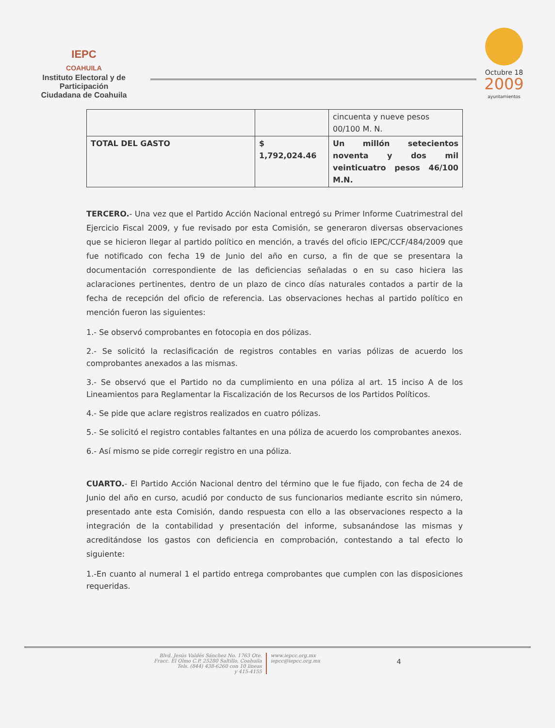IEPC
COAHUILA
Instituto Electoral y de Participación
Ciudadana de Coahuila
Octubre 18
2009
ayuntamientos
| | | cincuenta y nueve pesos 00/100 M. N. |
| TOTAL DEL GASTO | $ 1,792,024.46 | Un millón setecientos noventa y dos mil veinticuatro pesos 46/100 M.N. |
TERCERO.- Una vez que el Partido Acción Nacional entregó su Primer Informe Cuatrimestral del Ejercicio Fiscal 2009, y fue revisado por esta Comisión, se generaron diversas observaciones que se hicieron llegar al partido político en mención, a través del oficio IEPC/CCF/484/2009 que fue notificado con fecha 19 de Junio del año en curso, a fin de que se presentara la documentación correspondiente de las deficiencias señaladas o en su caso hiciera las aclaraciones pertinentes, dentro de un plazo de cinco días naturales contados a partir de la fecha de recepción del oficio de referencia. Las observaciones hechas al partido político en mención fueron las siguientes:
1.- Se observó comprobantes en fotocopia en dos pólizas.
2.- Se solicitó la reclasificación de registros contables en varias pólizas de acuerdo los comprobantes anexados a las mismas.
3.- Se observó que el Partido no da cumplimiento en una póliza al art. 15 inciso A de los Lineamientos para Reglamentar la Fiscalización de los Recursos de los Partidos Políticos.
4.- Se pide que aclare registros realizados en cuatro pólizas.
5.- Se solicitó el registro contables faltantes en una póliza de acuerdo los comprobantes anexos.
6.- Así mismo se pide corregir registro en una póliza.
CUARTO.- El Partido Acción Nacional dentro del término que le fue fijado, con fecha de 24 de Junio del año en curso, acudió por conducto de sus funcionarios mediante escrito sin número, presentado ante esta Comisión, dando respuesta con ello a las observaciones respecto a la integración de la contabilidad y presentación del informe, subsanándose las mismas y acreditándose los gastos con deficiencia en comprobación, contestando a tal efecto lo siguiente:
1.-En cuanto al numeral 1 el partido entrega comprobantes que cumplen con las disposiciones requeridas.
Blvd. Jesús Valdés Sánchez No. 1763 Ote.
Fracc. El Olmo C.P. 25280 Saltillo, Coahuila
Tels. (844) 438-6260 con 10 líneas
y 415-4155
www.iepcc.org.mx
iepcc@iepcc.org.mx
4